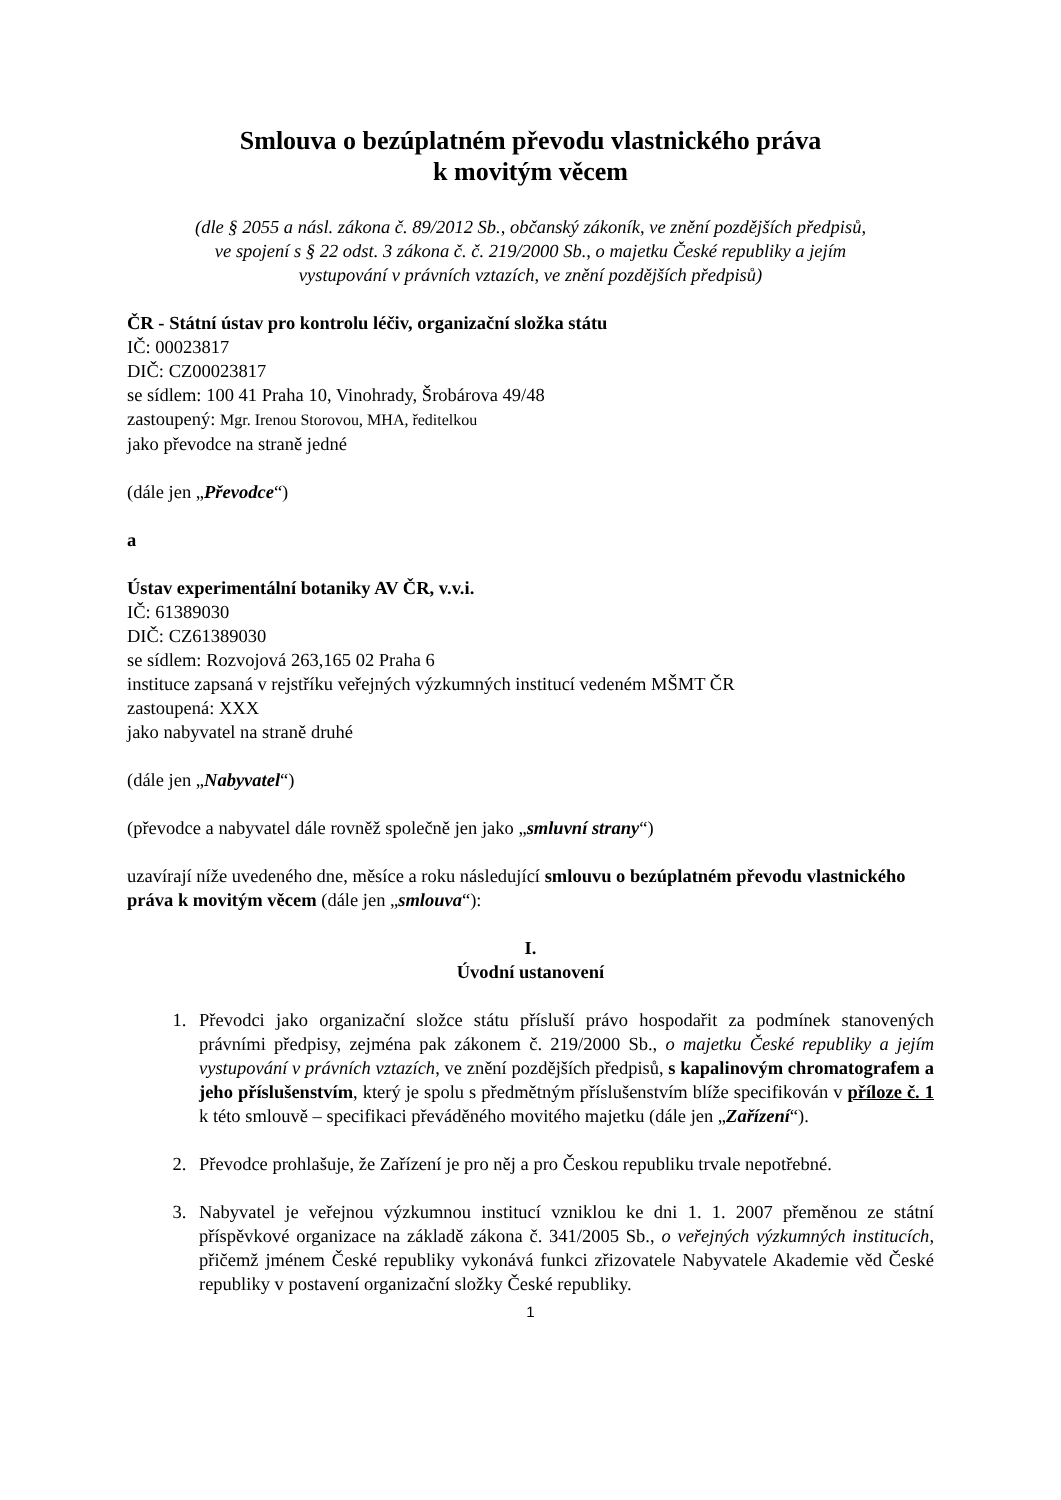Smlouva o bezúplatném převodu vlastnického práva
k movitým věcem
(dle § 2055 a násl. zákona č. 89/2012 Sb., občanský zákoník, ve znění pozdějších předpisů,
ve spojení s § 22 odst. 3 zákona č. č. 219/2000 Sb., o majetku České republiky a jejím
vystupování v právních vztazích, ve znění pozdějších předpisů)
ČR - Státní ústav pro kontrolu léčiv, organizační složka státu
IČ: 00023817
DIČ: CZ00023817
se sídlem: 100 41 Praha 10, Vinohrady, Šrobárova 49/48
zastoupený: Mgr. Irenou Storovou, MHA, ředitelkou
jako převodce na straně jedné
(dále jen „Převodce“)
a
Ústav experimentální botaniky AV ČR, v.v.i.
IČ: 61389030
DIČ: CZ61389030
se sídlem: Rozvojová 263,165 02 Praha 6
instituce zapsaná v rejstříku veřejných výzkumných institucí vedeném MŠMT ČR
zastoupená: XXX
jako nabyvatel na straně druhé
(dále jen „Nabyvatel“)
(převodce a nabyvatel dále rovněž společně jen jako „smluvní strany“)
uzavírají níže uvedeného dne, měsíce a roku následující smlouvu o bezúplatném převodu vlastnického práva k movitým věcem (dále jen „smlouva“):
I.
Úvodní ustanovení
1. Převodci jako organizační složce státu přísluší právo hospodařit za podmínek stanovených právními předpisy, zejména pak zákonem č. 219/2000 Sb., o majetku České republiky a jejím vystupování v právních vztazích, ve znění pozdějších předpisů, s kapalinovým chromatografem a jeho příslušenstvím, který je spolu s předmětným příslušenstvím blíže specifikován v příloze č. 1 k této smlouvě – specifikaci převáděného movitého majetku (dále jen „Zařízení“).
2. Převodce prohlašuje, že Zařízení je pro něj a pro Českou republiku trvale nepotřebné.
3. Nabyvatel je veřejnou výzkumnou institucí vzniklou ke dni 1. 1. 2007 přeměnou ze státní příspěvkové organizace na základě zákona č. 341/2005 Sb., o veřejných výzkumných institucích, přičemž jménem České republiky vykonává funkci zřizovatele Nabyvatele Akademie věd České republiky v postavení organizační složky České republiky.
1